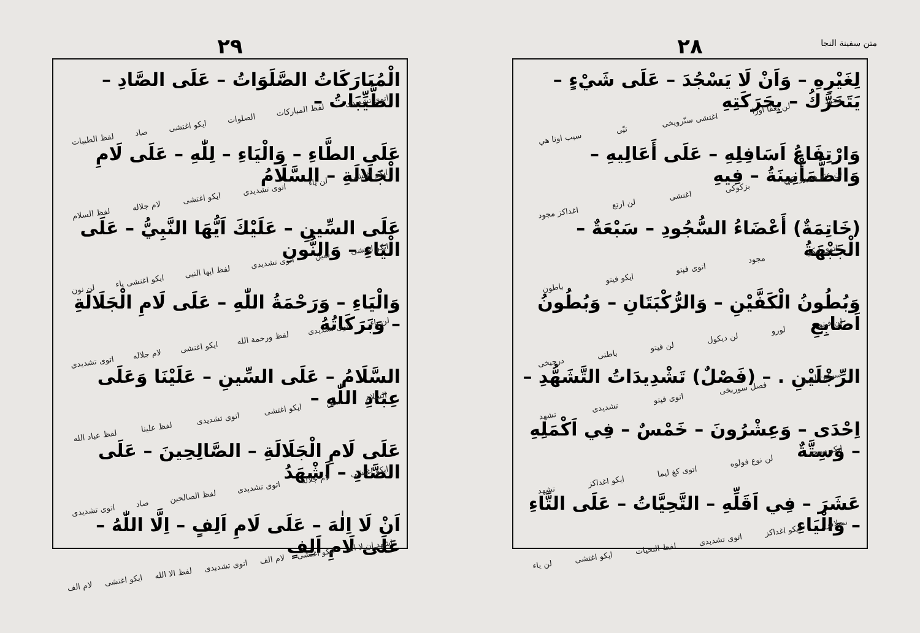متن سفينة النجا
٢٨
لِغَيْرِهِ – وَاَنْ لَا يَسْجُدَ – عَلَى شَيْءٍ – يَتَحَرَّكُ – بِحَرَكَتِهِ
مجود لن يغقّا اوزا اغتشى سنّرويخى تيّى سبب اونا هي
وَارْتِفَاعُ اَسَافِلِهِ – عَلَى أَعَالِيهِ – وَالطُّمَأْنِينَةُ – فِيهِ
لن عتو هنزرو اكى بزكوكى اغتشى لن ارتع اغداکز مجود
(خَاتِمَةٌ) أَعْضَاءُ السُّجُودِ – سَبْعَةٌ – الْجَبْهَةُ
اتوى ايكو مجود اتوى فيتو ايكو فيتو باطون
وَبُطُونُ الْكَفَّيْنِ – وَالرُّكْبَتَانِ – وَبُطُونُ اَصَابِعِ
لن فيتو لورو لن ديكول لن فيتو باطنى درجيخى
الرِّجْلَيْنِ . – (فَصْلٌ) تَشْدِيدَاتُ التَّشَهُّدِ –
سيكين لورو فصل سوريخى اتوى فيتو تشديدى تشهد
اِحْدَى – وَعِشْرُونَ – خَمْسٌ – فِي اَكْمَلِهِ – وَسِتَّةٌ
ايكو سيجى لن نوع فولوه اتوى كغ ليما ايكو اغداکز تشهد
عَشَرَ – فِي اَقَلِّهِ – التَّحِيَّاتُ – عَلَى التَّاءِ – وَالْيَاءِ
نمبلاس ايكو اغداکز اتوى تشديدى لفظ التحيات ايكو اغتشى لن ياء
٢٩
الْمُبَارَكَاتُ الصَّلَوَاتُ – عَلَى الصَّادِ – الطَّيِّبَاتُ –
اتوى تشديدى لفظ المباركات الصلوات ايكو اغتشى صاد لفظ الطيبات
عَلَى الطَّاءِ – وَالْيَاءِ – لِلّٰهِ – عَلَى لَامِ الْجَلَالَةِ – السَّلَامُ
ايكو اغتشى لن ياء اتوى تشديدى ايكو اغتشى لام جلاله لفظ السلام
عَلَى السِّينِ – عَلَيْكَ اَيُّهَا النَّبِيُّ – عَلَى الْيَاءِ – وَالنُّونِ
ايكو اغتشى سين اتوى تشديدى لفظ ايها النبى ايكو اغتشى ياء لن نون
وَالْيَاءِ – وَرَحْمَةُ اللّٰهِ – عَلَى لَامِ الْجَلَالَةِ – وَبَرَكَاتُهُ
لن ياء اتوى تشديدى لفظ ورحمة الله ايكو اغتشى لام جلاله اتوى تشديدى
السَّلَامُ – عَلَى السِّينِ – عَلَيْنَا وَعَلَى عِبَادِ اللّٰهِ –
السلام سين ايكو اغتشى اتوى تشديدى لفظ علينا لفظ عباد الله
عَلَى لَامِ الْجَلَالَةِ – الصَّالِحِينَ – عَلَى الصَّادِ – اَشْهَدُ
ايكو اغتشى لام جلاله اتوى تشديدى لفظ الصالحين صاد اتوى تشديدى
اَنْ لَا اِلٰهَ – عَلَى لَامِ اَلِفٍ – اِلَّا اللّٰهُ – عَلَى لَامِ اَلِفٍ
اشهد ان لا اله ايكو اغتشى لام الف اتوى تشديدى لفظ الا الله ايكو اغتشى لام الف